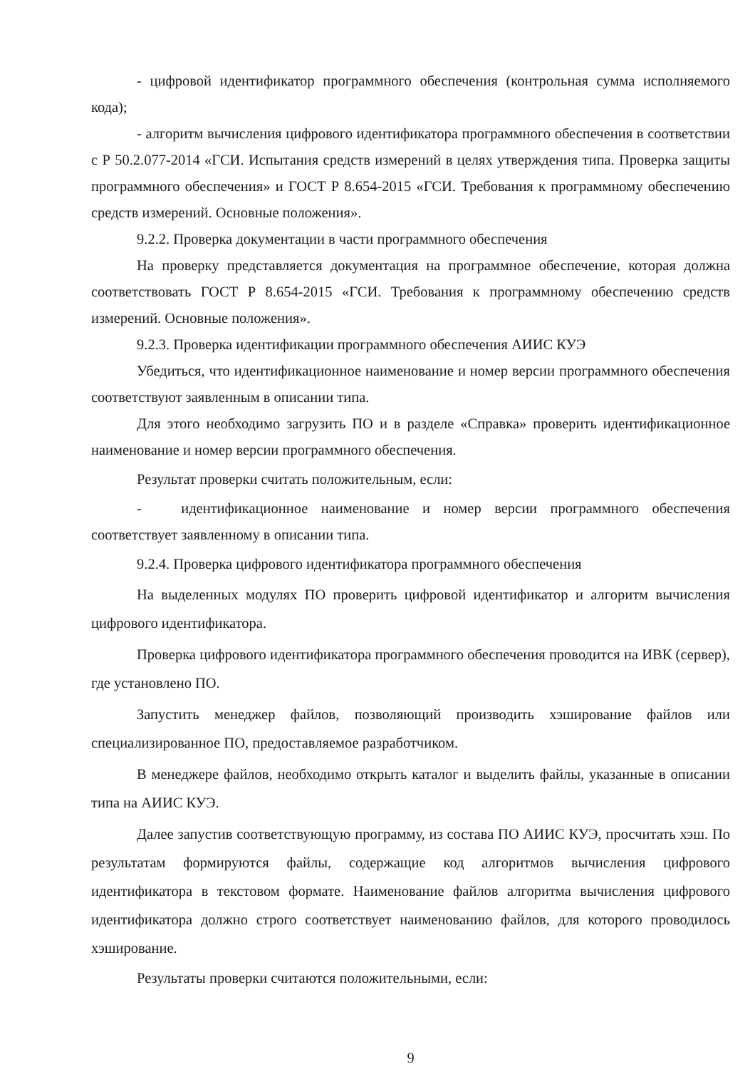- цифровой идентификатор программного обеспечения (контрольная сумма исполняемого кода);
- алгоритм вычисления цифрового идентификатора программного обеспечения в соответствии с Р 50.2.077-2014 «ГСИ. Испытания средств измерений в целях утверждения типа. Проверка защиты программного обеспечения» и ГОСТ Р 8.654-2015 «ГСИ. Требования к программному обеспечению средств измерений. Основные положения».
9.2.2. Проверка документации в части программного обеспечения
На проверку представляется документация на программное обеспечение, которая должна соответствовать ГОСТ Р 8.654-2015 «ГСИ. Требования к программному обеспечению средств измерений. Основные положения».
9.2.3. Проверка идентификации программного обеспечения АИИС КУЭ
Убедиться, что идентификационное наименование и номер версии программного обеспечения соответствуют заявленным в описании типа.
Для этого необходимо загрузить ПО и в разделе «Справка» проверить идентификационное наименование и номер версии программного обеспечения.
Результат проверки считать положительным, если:
- идентификационное наименование и номер версии программного обеспечения соответствует заявленному в описании типа.
9.2.4. Проверка цифрового идентификатора программного обеспечения
На выделенных модулях ПО проверить цифровой идентификатор и алгоритм вычисления цифрового идентификатора.
Проверка цифрового идентификатора программного обеспечения проводится на ИВК (сервер), где установлено ПО.
Запустить менеджер файлов, позволяющий производить хэширование файлов или специализированное ПО, предоставляемое разработчиком.
В менеджере файлов, необходимо открыть каталог и выделить файлы, указанные в описании типа на АИИС КУЭ.
Далее запустив соответствующую программу, из состава ПО АИИС КУЭ, просчитать хэш. По результатам формируются файлы, содержащие код алгоритмов вычисления цифрового идентификатора в текстовом формате. Наименование файлов алгоритма вычисления цифрового идентификатора должно строго соответствует наименованию файлов, для которого проводилось хэширование.
Результаты проверки считаются положительными, если:
9